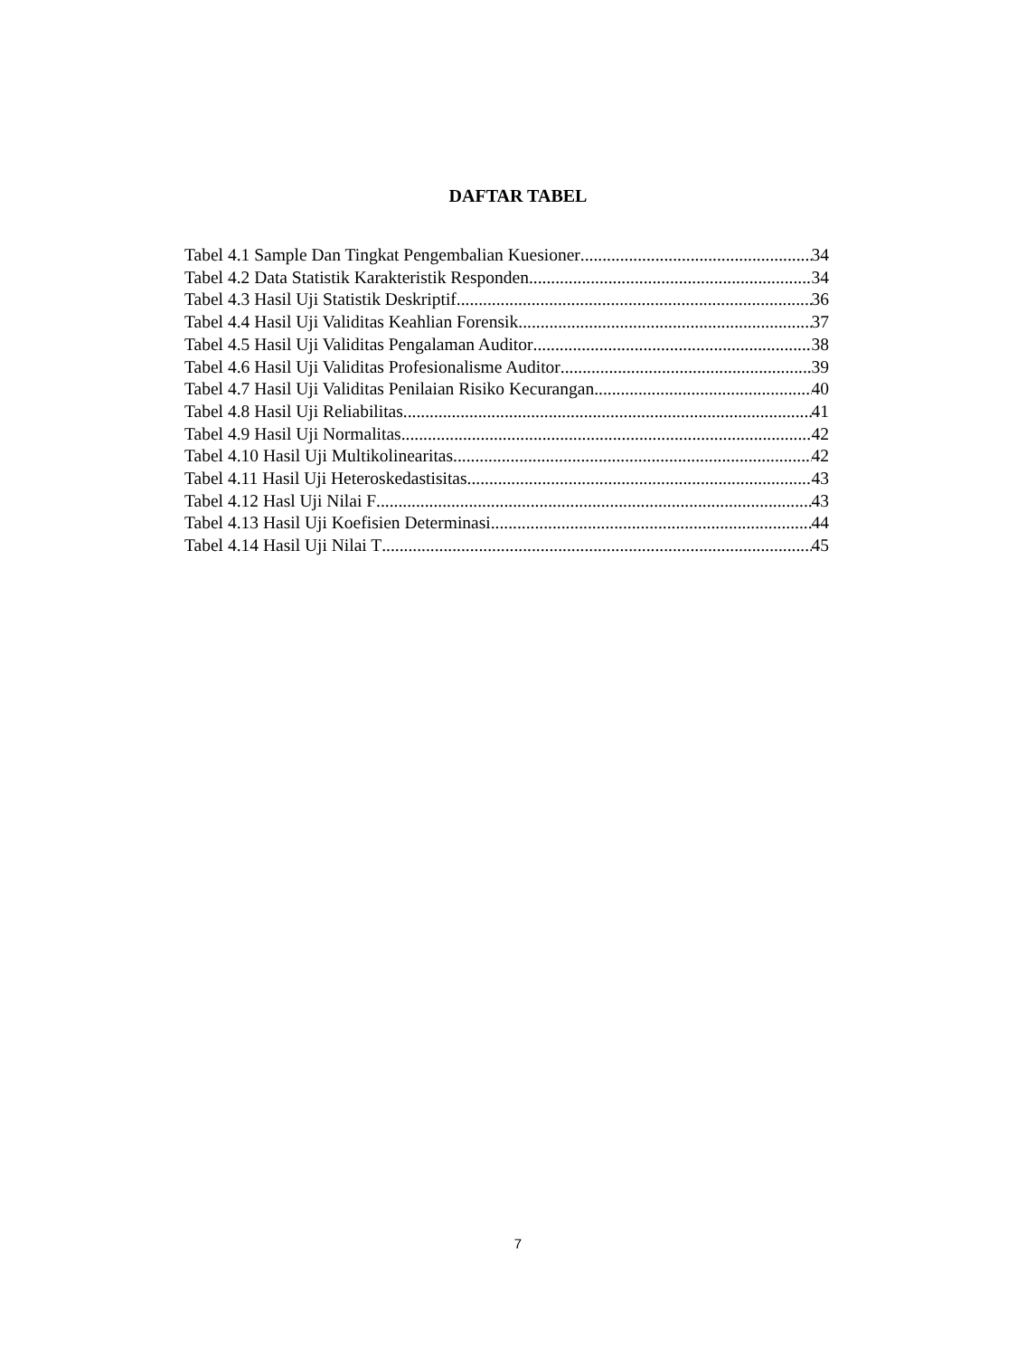DAFTAR TABEL
Tabel 4.1 Sample Dan Tingkat Pengembalian Kuesioner 34
Tabel 4.2 Data Statistik Karakteristik Responden 34
Tabel 4.3 Hasil Uji Statistik Deskriptif 36
Tabel 4.4 Hasil Uji Validitas Keahlian Forensik 37
Tabel 4.5 Hasil Uji Validitas Pengalaman Auditor 38
Tabel 4.6 Hasil Uji Validitas Profesionalisme Auditor 39
Tabel 4.7 Hasil Uji Validitas Penilaian Risiko Kecurangan 40
Tabel 4.8 Hasil Uji Reliabilitas 41
Tabel 4.9 Hasil Uji Normalitas 42
Tabel 4.10 Hasil Uji Multikolinearitas 42
Tabel 4.11 Hasil Uji Heteroskedastisitas 43
Tabel 4.12 Hasl Uji Nilai F 43
Tabel 4.13 Hasil Uji Koefisien Determinasi 44
Tabel 4.14 Hasil Uji Nilai T 45
7